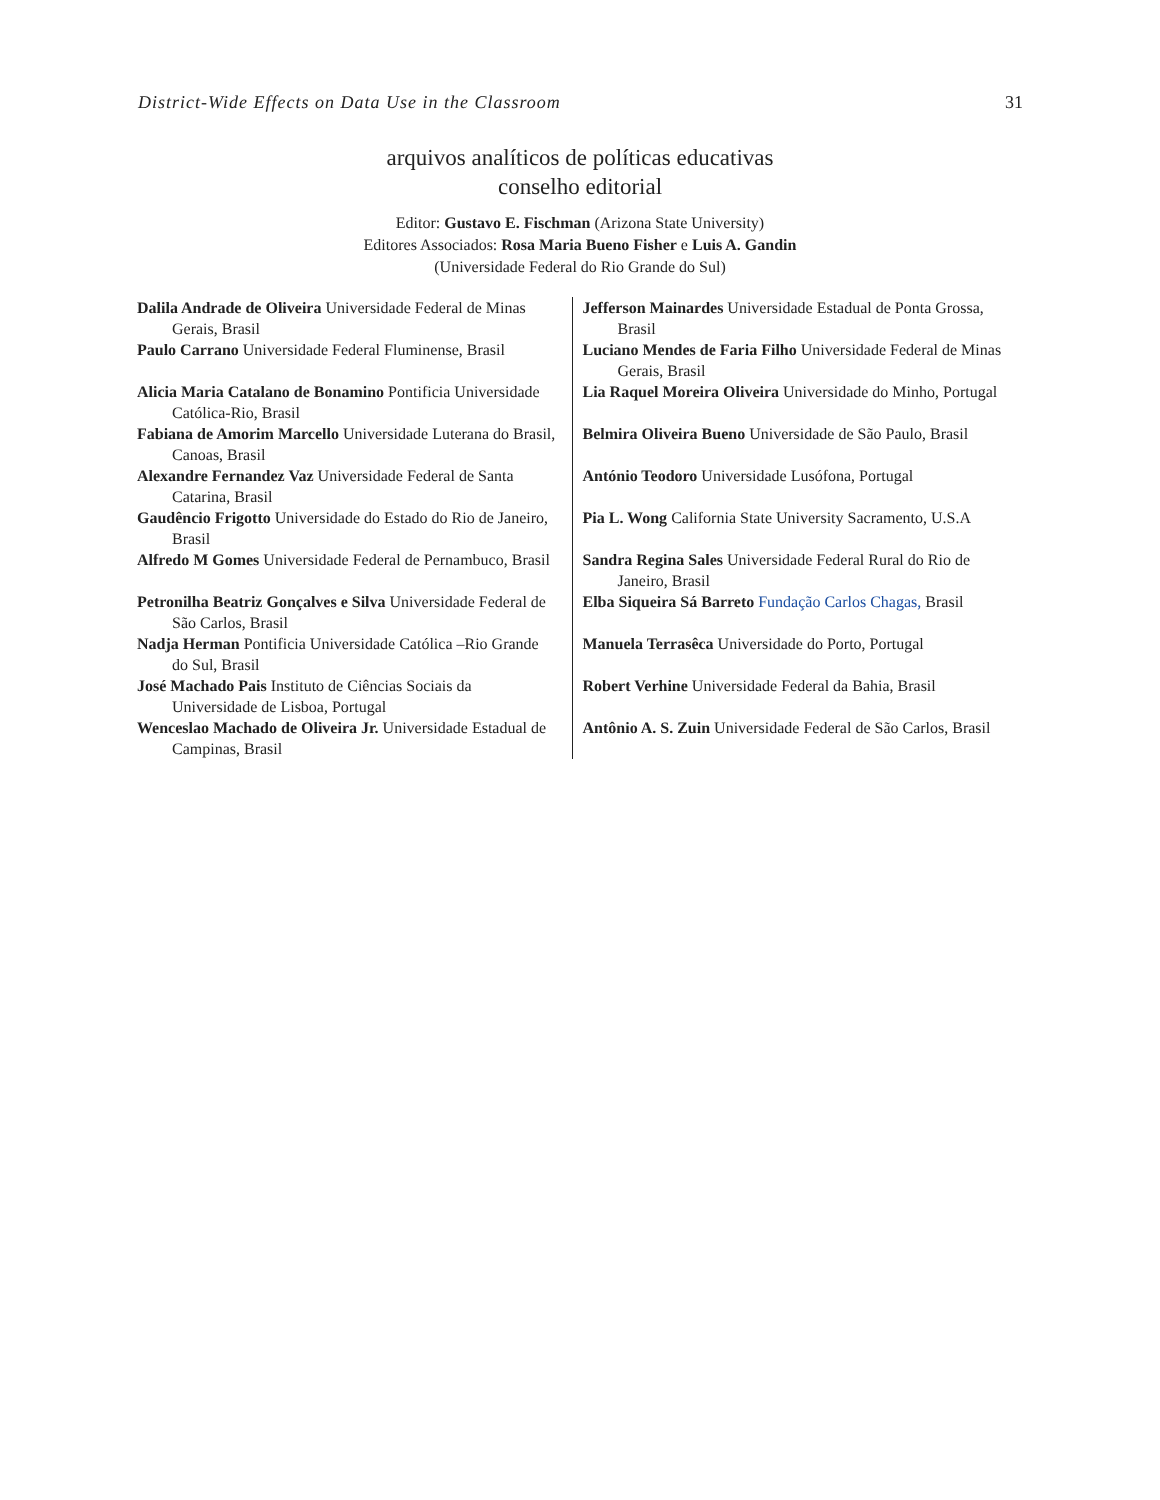District-Wide Effects on Data Use in the Classroom 31
arquivos analíticos de políticas educativas
conselho editorial
Editor: Gustavo E. Fischman (Arizona State University)
Editores Associados: Rosa Maria Bueno Fisher e Luis A. Gandin
(Universidade Federal do Rio Grande do Sul)
| Dalila Andrade de Oliveira Universidade Federal de Minas Gerais, Brasil | Jefferson Mainardes Universidade Estadual de Ponta Grossa, Brasil |
| Paulo Carrano Universidade Federal Fluminense, Brasil | Luciano Mendes de Faria Filho Universidade Federal de Minas Gerais, Brasil |
| Alicia Maria Catalano de Bonamino Pontificia Universidade Católica-Rio, Brasil | Lia Raquel Moreira Oliveira Universidade do Minho, Portugal |
| Fabiana de Amorim Marcello Universidade Luterana do Brasil, Canoas, Brasil | Belmira Oliveira Bueno Universidade de São Paulo, Brasil |
| Alexandre Fernandez Vaz Universidade Federal de Santa Catarina, Brasil | António Teodoro Universidade Lusófona, Portugal |
| Gaudêncio Frigotto Universidade do Estado do Rio de Janeiro, Brasil | Pia L. Wong California State University Sacramento, U.S.A |
| Alfredo M Gomes Universidade Federal de Pernambuco, Brasil | Sandra Regina Sales Universidade Federal Rural do Rio de Janeiro, Brasil |
| Petronilha Beatriz Gonçalves e Silva Universidade Federal de São Carlos, Brasil | Elba Siqueira Sá Barreto Fundação Carlos Chagas, Brasil |
| Nadja Herman Pontificia Universidade Católica –Rio Grande do Sul, Brasil | Manuela Terrasêca Universidade do Porto, Portugal |
| José Machado Pais Instituto de Ciências Sociais da Universidade de Lisboa, Portugal | Robert Verhine Universidade Federal da Bahia, Brasil |
| Wenceslao Machado de Oliveira Jr. Universidade Estadual de Campinas, Brasil | Antônio A. S. Zuin Universidade Federal de São Carlos, Brasil |